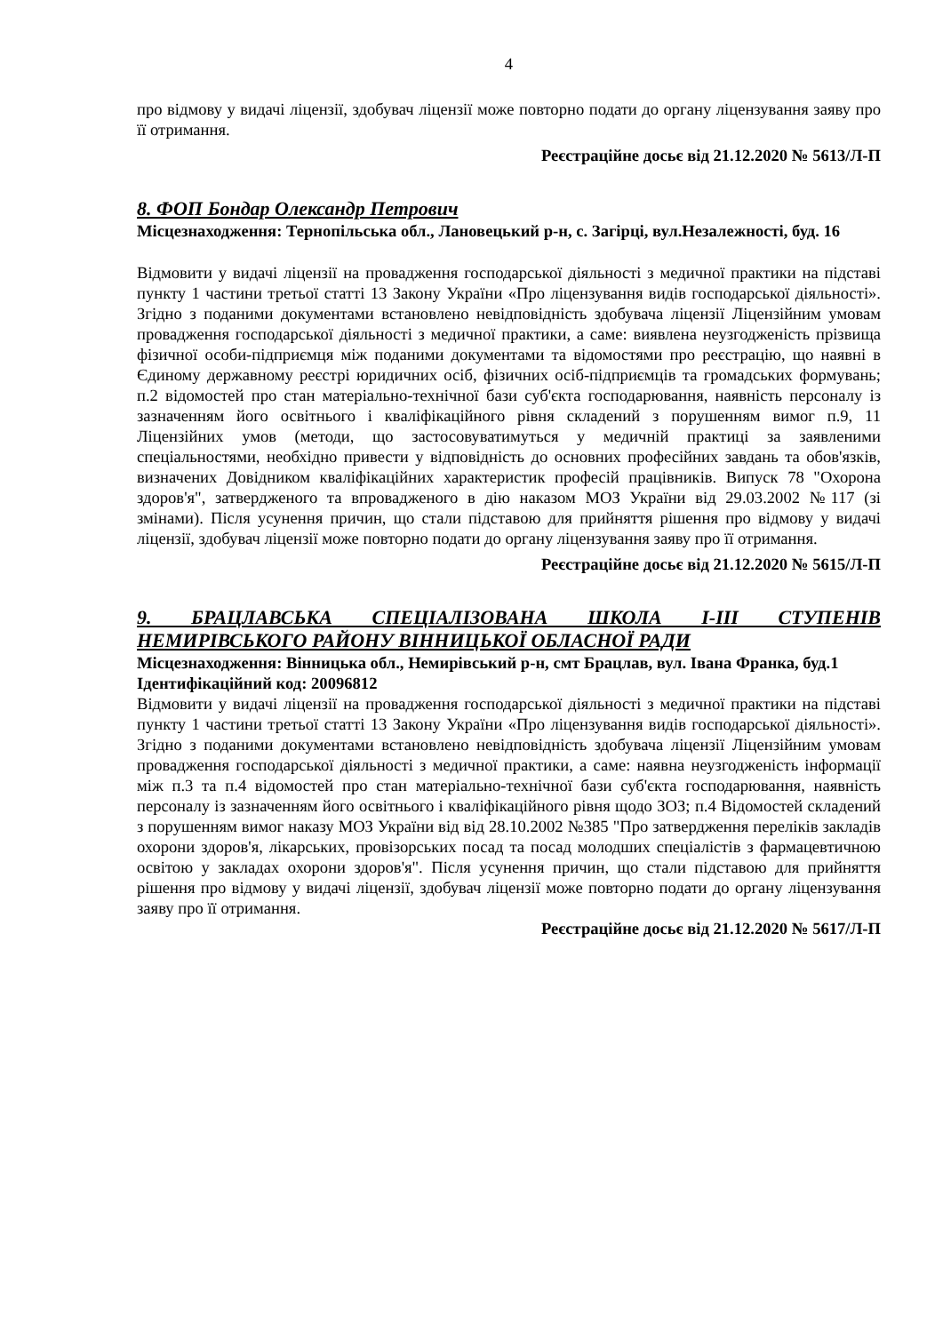4
про відмову у видачі ліцензії, здобувач ліцензії може повторно подати до органу ліцензування заяву про її отримання.
Реєстраційне досьє від 21.12.2020 № 5613/Л-П
8. ФОП Бондар Олександр Петрович
Місцезнаходження: Тернопільська обл., Лановецький р-н, с. Загірці, вул.Незалежності, буд. 16
Відмовити у видачі ліцензії на провадження господарської діяльності з медичної практики на підставі пункту 1 частини третьої статті 13 Закону України «Про ліцензування видів господарської діяльності». Згідно з поданими документами встановлено невідповідність здобувача ліцензії Ліцензійним умовам провадження господарської діяльності з медичної практики, а саме: виявлена неузгодженість прізвища фізичної особи-підприємця між поданими документами та відомостями про реєстрацію, що наявні в Єдиному державному реєстрі юридичних осіб, фізичних осіб-підприємців та громадських формувань; п.2 відомостей про стан матеріально-технічної бази суб'єкта господарювання, наявність персоналу із зазначенням його освітнього і кваліфікаційного рівня складений з порушенням вимог п.9, 11 Ліцензійних умов (методи, що застосовуватимуться у медичній практиці за заявленими спеціальностями, необхідно привести у відповідність до основних професійних завдань та обов'язків, визначених Довідником кваліфікаційних характеристик професій працівників. Випуск 78 "Охорона здоров'я", затвердженого та впровадженого в дію наказом МОЗ України від 29.03.2002 №117 (зі змінами). Після усунення причин, що стали підставою для прийняття рішення про відмову у видачі ліцензії, здобувач ліцензії може повторно подати до органу ліцензування заяву про її отримання.
Реєстраційне досьє від 21.12.2020 № 5615/Л-П
9. БРАЦЛАВСЬКА СПЕЦІАЛІЗОВАНА ШКОЛА І-ІІІ СТУПЕНІВ НЕМИРІВСЬКОГО РАЙОНУ ВІННИЦЬКОЇ ОБЛАСНОЇ РАДИ
Місцезнаходження: Вінницька обл., Немирівський р-н, смт Брацлав, вул. Івана Франка, буд.1
Ідентифікаційний код: 20096812
Відмовити у видачі ліцензії на провадження господарської діяльності з медичної практики на підставі пункту 1 частини третьої статті 13 Закону України «Про ліцензування видів господарської діяльності». Згідно з поданими документами встановлено невідповідність здобувача ліцензії Ліцензійним умовам провадження господарської діяльності з медичної практики, а саме: наявна неузгодженість інформації між п.3 та п.4 відомостей про стан матеріально-технічної бази суб'єкта господарювання, наявність персоналу із зазначенням його освітнього і кваліфікаційного рівня щодо ЗОЗ; п.4 Відомостей складений з порушенням вимог наказу МОЗ України від від 28.10.2002 №385 "Про затвердження переліків закладів охорони здоров'я, лікарських, провізорських посад та посад молодших спеціалістів з фармацевтичною освітою у закладах охорони здоров'я". Після усунення причин, що стали підставою для прийняття рішення про відмову у видачі ліцензії, здобувач ліцензії може повторно подати до органу ліцензування заяву про її отримання.
Реєстраційне досьє від 21.12.2020 № 5617/Л-П